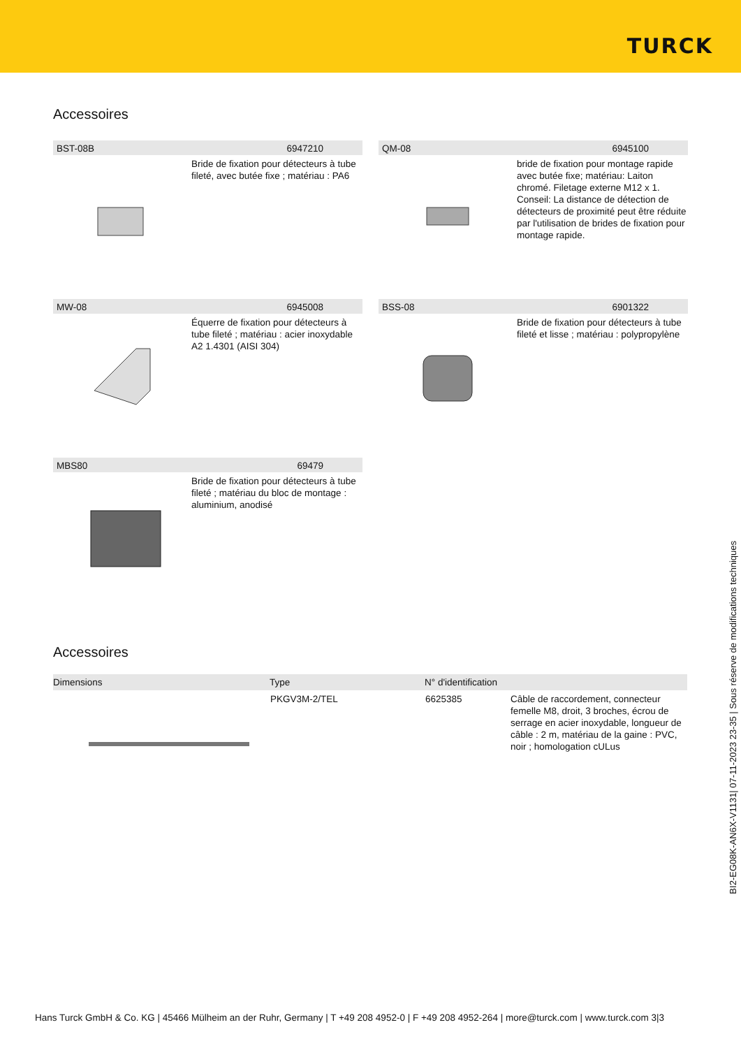TURCK
Accessoires
BST-08B 6947210
Bride de fixation pour détecteurs à tube fileté, avec butée fixe ; matériau : PA6
QM-08 6945100
bride de fixation pour montage rapide avec butée fixe; matériau: Laiton chromé. Filetage externe M12 x 1. Conseil: La distance de détection de détecteurs de proximité peut être réduite par l'utilisation de brides de fixation pour montage rapide.
MW-08 6945008
Équerre de fixation pour détecteurs à tube fileté ; matériau : acier inoxydable A2 1.4301 (AISI 304)
BSS-08 6901322
Bride de fixation pour détecteurs à tube fileté et lisse ; matériau : polypropylène
MBS80 69479
Bride de fixation pour détecteurs à tube fileté ; matériau du bloc de montage : aluminium, anodisé
Accessoires
| Dimensions | Type | N° d'identification | |
| --- | --- | --- | --- |
| | PKGV3M-2/TEL | 6625385 | Câble de raccordement, connecteur femelle M8, droit, 3 broches, écrou de serrage en acier inoxydable, longueur de câble : 2 m, matériau de la gaine : PVC, noir ; homologation cULus |
BI2-EG08K-AN6X-V1131| 07-11-2023 23-35 | Sous réserve de modifications techniques
Hans Turck GmbH & Co. KG | 45466 Mülheim an der Ruhr, Germany | T +49 208 4952-0 | F +49 208 4952-264 | more@turck.com | www.turck.com 3|3